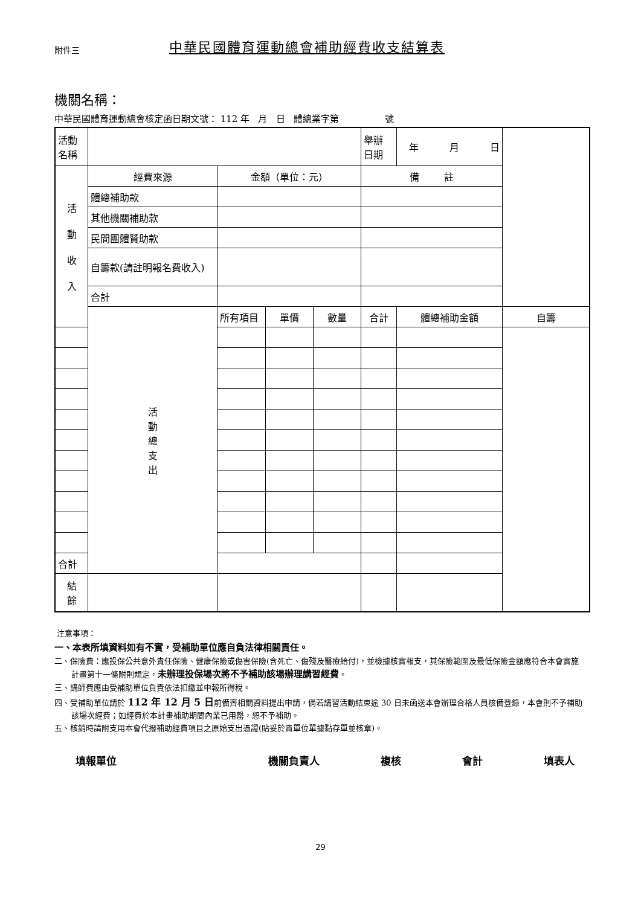附件三
中華民國體育運動總會補助經費收支結算表
機關名稱：
中華民國體育運動總會核定函日期文號： 112 年 月 日 體總業字第 號
| 活動 名稱 | | | | | 舉辦 日期 | 年 月 日 | | |
| 活 動 收 入 | 經費來源 | 金額（單位：元） | | | 備 註 | | | |
| | 體總補助款 | | | | | | | |
| | 其他機關補助款 | | | | | | | |
| | 民間團體贊助款 | | | | | | | |
| | 自籌款(請註明報名費收入) | | | | | | | |
| | 合計 | | | | | | | |
| | 活 動 總 支 出 | 所有項目 | 單價 | 數量 | 合計 | 體總補助金額 | | 自籌 |
| 合計 | | | | | | | | |
| 結 餘 | | | | | | | | |
注意事項：
一、本表所填資料如有不實，受補助單位應自負法律相關責任。
二、保險費：應投保公共意外責任保險、健康保險或傷害保險(含死亡、傷殘及醫療給付)，並檢據核實報支，其保險範圍及最低保險金額應符合本會實施計畫第十一條附則規定，未辦理投保場次將不予補助該場辦理講習經費。
三、講師費應由受補助單位負責依法扣繳並申報所得稅。
四、受補助單位請於 112 年 12 月 5 日前備齊相關資料提出申請，倘若講習活動結束逾 30 日未函送本會辦理合格人員核備登錄，本會則不予補助該場次經費；如經費於本計畫補助期間內業已用罄，恕不予補助。
五、核銷時請附支用本會代撥補助經費項目之原始支出憑證(貼妥於貴單位單據黏存單並核章)。
填報單位 機關負責人 複核 會計 填表人
29